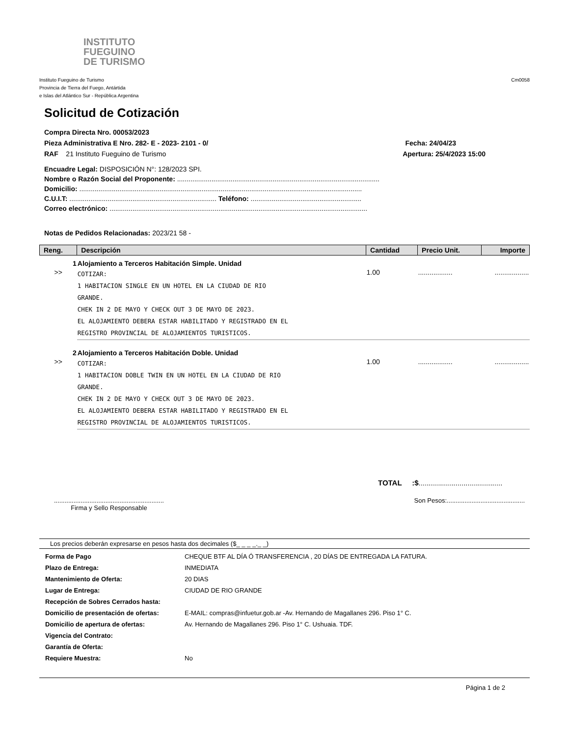INSTITUTO
FUEGUINO
DE TURISMO
Instituto Fueguino de Turismo
Provincia de Tierra del Fuego, Antártida
e Islas del Atlántico Sur - República Argentina
Cm0058
Solicitud de Cotización
Compra Directa Nro. 00053/2023
Pieza Administrativa E Nro. 282- E - 2023- 2101 - 0/ Fecha: 24/04/23
RAF 21 Instituto Fueguino de Turismo Apertura: 25/4/2023 15:00
Encuadre Legal: DISPOSICIÓN N°: 128/2023 SPI.
Nombre o Razón Social del Proponente: ..........................................................................................................
Domicilio: ....................................................................................................................................................
C.U.I.T: ............................................................................. Teléfono: ..........................................................
Correo electrónico: .......................................................................................................................................
Notas de Pedidos Relacionadas: 2023/21 58 -
| Reng. | Descripción | Cantidad | Precio Unit. | Importe |
| --- | --- | --- | --- | --- |
| 1 | Alojamiento a Terceros Habitación Simple. Unidad | | | |
| >> | COTIZAR: 1 HABITACION SINGLE EN UN HOTEL EN LA CIUDAD DE RIO GRANDE. CHEK IN 2 DE MAYO Y CHECK OUT 3 DE MAYO DE 2023. EL ALOJAMIENTO DEBERA ESTAR HABILITADO Y REGISTRADO EN EL REGISTRO PROVINCIAL DE ALOJAMIENTOS TURISTICOS. | 1.00 | .................. | .................. |
| 2 | Alojamiento a Terceros Habitación Doble. Unidad | | | |
| >> | COTIZAR: 1 HABITACION DOBLE TWIN EN UN HOTEL EN LA CIUDAD DE RIO GRANDE. CHEK IN 2 DE MAYO Y CHECK OUT 3 DE MAYO DE 2023. EL ALOJAMIENTO DEBERA ESTAR HABILITADO Y REGISTRADO EN EL REGISTRO PROVINCIAL DE ALOJAMIENTOS TURISTICOS. | 1.00 | .................. | .................. |
TOTAL :$.........................................
..............................................................
Firma y Sello Responsable
Son Pesos:............................................
Los precios deberán expresarse en pesos hasta dos decimales ($_ _ _ _._ _)
| Forma de Pago | CHEQUE BTF AL DÍA Ó TRANSFERENCIA , 20 DÍAS DE ENTREGADA LA FATURA. |
| Plazo de Entrega: | INMEDIATA |
| Mantenimiento de Oferta: | 20 DIAS |
| Lugar de Entrega: | CIUDAD DE RIO GRANDE |
| Recepción de Sobres Cerrados hasta: | |
| Domicilio de presentación de ofertas: | E-MAIL: compras@infuetur.gob.ar -Av. Hernando de Magallanes 296. Piso 1° C. |
| Domicilio de apertura de ofertas: | Av. Hernando de Magallanes 296. Piso 1° C. Ushuaia. TDF. |
| Vigencia del Contrato: | |
| Garantía de Oferta: | |
| Requiere Muestra: | No |
Página 1 de 2